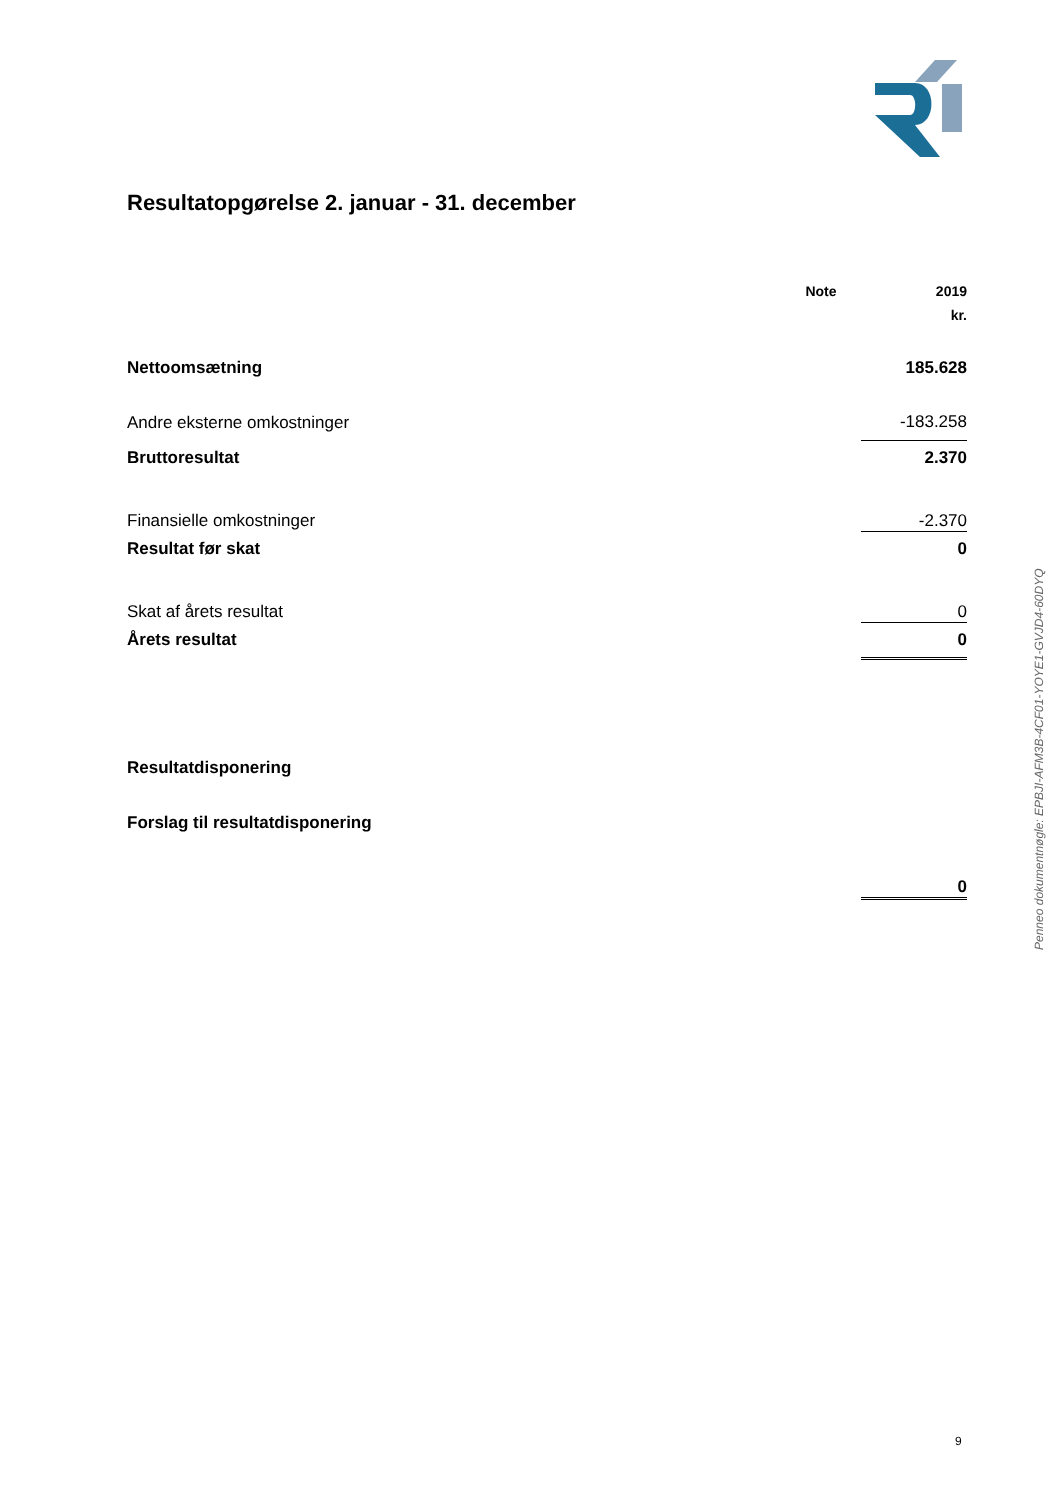Resultatopgørelse 2. januar - 31. december
| | Note | 2019 |
| | | kr. |
| Nettoomsætning | | 185.628 |
| Andre eksterne omkostninger | | -183.258 |
| Bruttoresultat | | 2.370 |
| Finansielle omkostninger | | -2.370 |
| Resultat før skat | | 0 |
| Skat af årets resultat | | 0 |
| Årets resultat | | 0 |
| Resultatdisponering | | |
| Forslag til resultatdisponering | | |
| | | 0 |
Penneo dokumentnøgle: EPBJI-AFM3B-4CF01-YOYE1-GVJD4-60DYQ
9